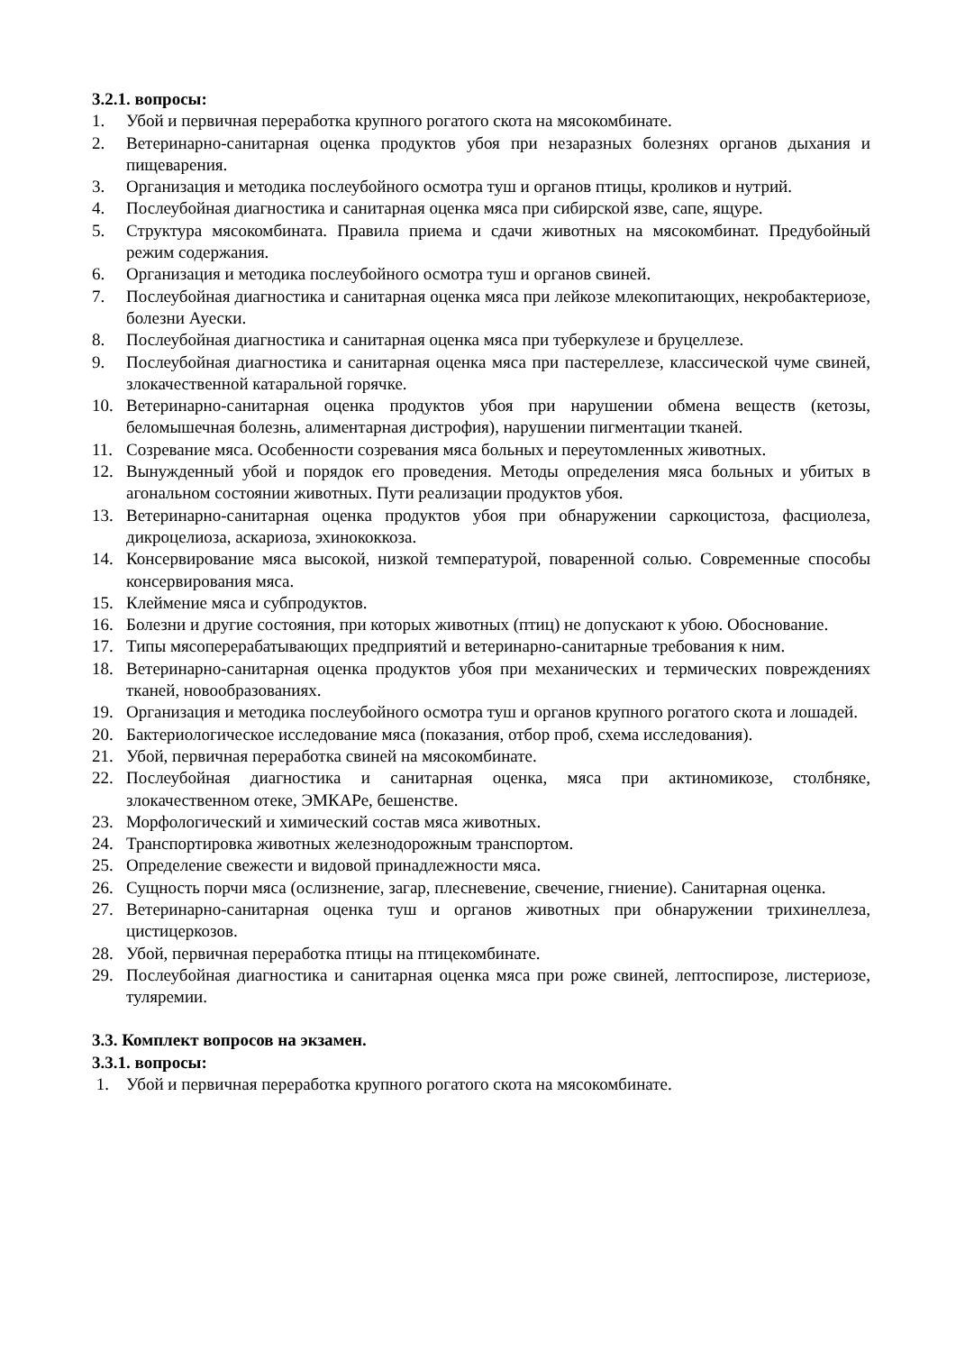3.2.1. вопросы:
1. Убой и первичная переработка крупного рогатого скота на мясокомбинате.
2. Ветеринарно-санитарная оценка продуктов убоя при незаразных болезнях органов дыхания и пищеварения.
3. Организация и методика послеубойного осмотра туш и органов птицы, кроликов и нутрий.
4. Послеубойная диагностика и санитарная оценка мяса при сибирской язве, сапе, ящуре.
5. Структура мясокомбината. Правила приема и сдачи животных на мясокомбинат. Предубойный режим содержания.
6. Организация и методика послеубойного осмотра туш и органов свиней.
7. Послеубойная диагностика и санитарная оценка мяса при лейкозе млекопитающих, некробактериозе, болезни Ауески.
8. Послеубойная диагностика и санитарная оценка мяса при туберкулезе и бруцеллезе.
9. Послеубойная диагностика и санитарная оценка мяса при пастереллезе, классической чуме свиней, злокачественной катаральной горячке.
10. Ветеринарно-санитарная оценка продуктов убоя при нарушении обмена веществ (кетозы, беломышечная болезнь, алиментарная дистрофия), нарушении пигментации тканей.
11. Созревание мяса. Особенности созревания мяса больных и переутомленных животных.
12. Вынужденный убой и порядок его проведения. Методы определения мяса больных и убитых в агональном состоянии животных. Пути реализации продуктов убоя.
13. Ветеринарно-санитарная оценка продуктов убоя при обнаружении саркоцистоза, фасциолеза, дикроцелиоза, аскариоза, эхинококкоза.
14. Консервирование мяса высокой, низкой температурой, поваренной солью. Современные способы консервирования мяса.
15. Клеймение мяса и субпродуктов.
16. Болезни и другие состояния, при которых животных (птиц) не допускают к убою. Обоснование.
17. Типы мясоперерабатывающих предприятий и ветеринарно-санитарные требования к ним.
18. Ветеринарно-санитарная оценка продуктов убоя при механических и термических повреждениях тканей, новообразованиях.
19. Организация и методика послеубойного осмотра туш и органов крупного рогатого скота и лошадей.
20. Бактериологическое исследование мяса (показания, отбор проб, схема исследования).
21. Убой, первичная переработка свиней на мясокомбинате.
22. Послеубойная диагностика и санитарная оценка, мяса при актиномикозе, столбняке, злокачественном отеке, ЭМКАРе, бешенстве.
23. Морфологический и химический состав мяса животных.
24. Транспортировка животных железнодорожным транспортом.
25. Определение свежести и видовой принадлежности мяса.
26. Сущность порчи мяса (ослизнение, загар, плесневение, свечение, гниение). Санитарная оценка.
27. Ветеринарно-санитарная оценка туш и органов животных при обнаружении трихинеллеза, цистицеркозов.
28. Убой, первичная переработка птицы на птицекомбинате.
29. Послеубойная диагностика и санитарная оценка мяса при роже свиней, лептоспирозе, листериозе, туляремии.
3.3. Комплект вопросов на экзамен.
3.3.1. вопросы:
1. Убой и первичная переработка крупного рогатого скота на мясокомбинате.